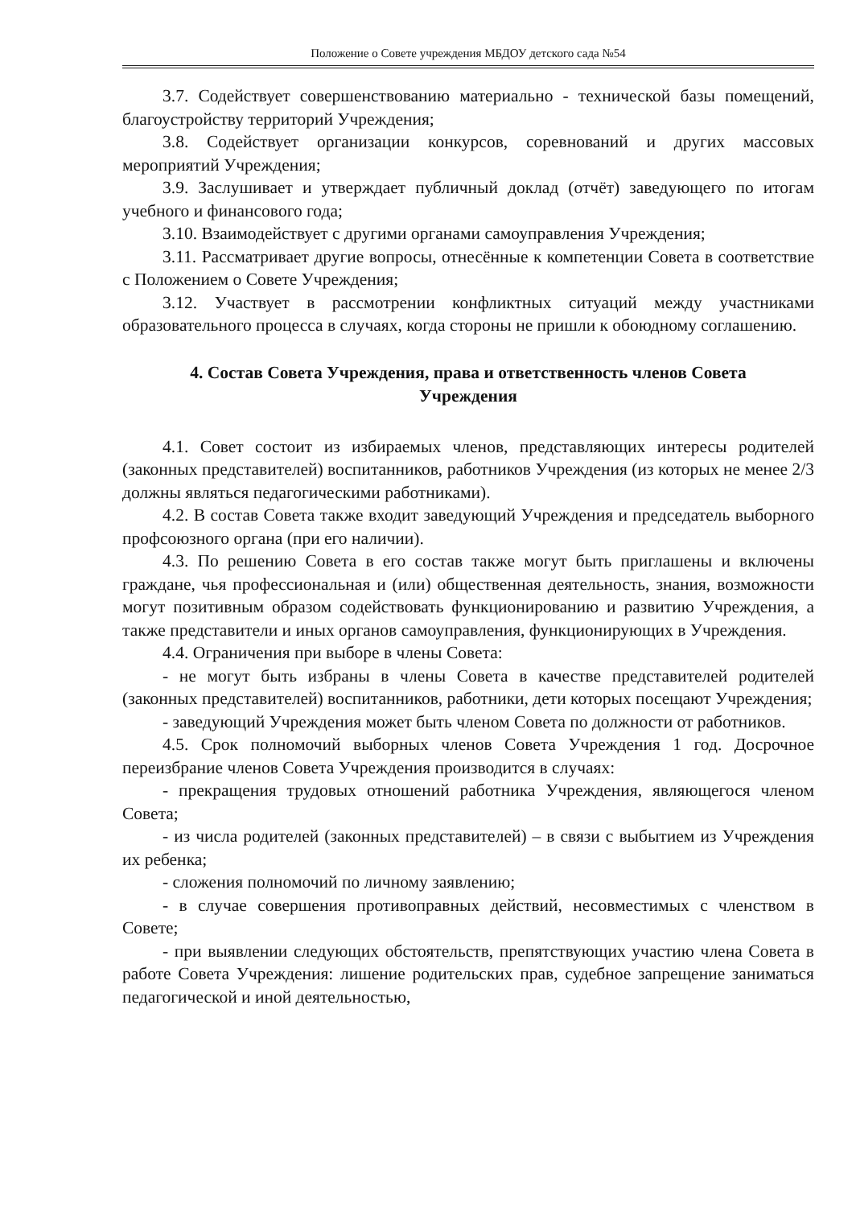Положение о Совете учреждения МБДОУ детского сада №54
3.7. Содействует совершенствованию материально - технической базы помещений, благоустройству территорий Учреждения;
3.8. Содействует организации конкурсов, соревнований и других массовых мероприятий Учреждения;
3.9. Заслушивает и утверждает публичный доклад (отчёт) заведующего по итогам учебного и финансового года;
3.10. Взаимодействует с другими органами самоуправления Учреждения;
3.11. Рассматривает другие вопросы, отнесённые к компетенции Совета в соответствие с Положением о Совете Учреждения;
3.12. Участвует в рассмотрении конфликтных ситуаций между участниками образовательного процесса в случаях, когда стороны не пришли к обоюдному соглашению.
4. Состав Совета Учреждения, права и ответственность членов Совета Учреждения
4.1. Совет состоит из избираемых членов, представляющих интересы родителей (законных представителей) воспитанников, работников Учреждения (из которых не менее 2/3 должны являться педагогическими работниками).
4.2. В состав Совета также входит заведующий Учреждения и председатель выборного профсоюзного органа (при его наличии).
4.3. По решению Совета в его состав также могут быть приглашены и включены граждане, чья профессиональная и (или) общественная деятельность, знания, возможности могут позитивным образом содействовать функционированию и развитию Учреждения, а также представители и иных органов самоуправления, функционирующих в Учреждения.
4.4. Ограничения при выборе в члены Совета:
- не могут быть избраны в члены Совета в качестве представителей родителей (законных представителей) воспитанников, работники, дети которых посещают Учреждения;
- заведующий Учреждения может быть членом Совета по должности от работников.
4.5. Срок полномочий выборных членов Совета Учреждения 1 год. Досрочное переизбрание членов Совета Учреждения производится в случаях:
- прекращения трудовых отношений работника Учреждения, являющегося членом Совета;
- из числа родителей (законных представителей) – в связи с выбытием из Учреждения их ребенка;
- сложения полномочий по личному заявлению;
- в случае совершения противоправных действий, несовместимых с членством в Совете;
- при выявлении следующих обстоятельств, препятствующих участию члена Совета в работе Совета Учреждения: лишение родительских прав, судебное запрещение заниматься педагогической и иной деятельностью,